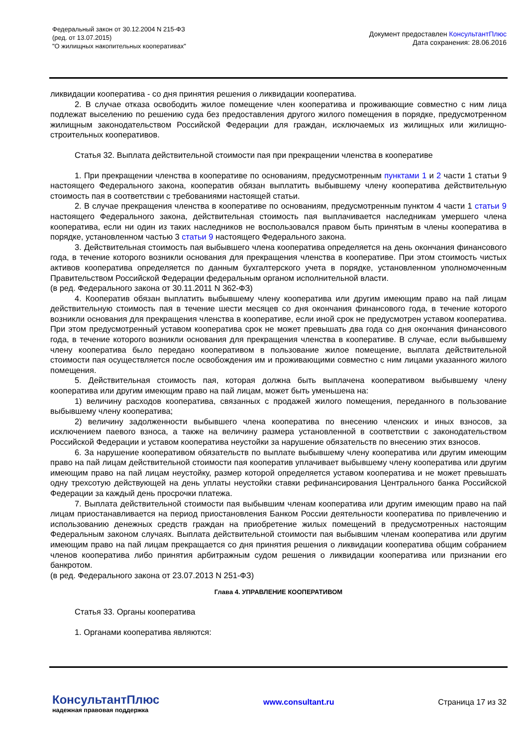Федеральный закон от 30.12.2004 N 215-ФЗ
(ред. от 13.07.2015)
"О жилищных накопительных кооперативах"
Документ предоставлен КонсультантПлюс
Дата сохранения: 28.06.2016
ликвидации кооператива - со дня принятия решения о ликвидации кооператива.
2. В случае отказа освободить жилое помещение член кооператива и проживающие совместно с ним лица подлежат выселению по решению суда без предоставления другого жилого помещения в порядке, предусмотренном жилищным законодательством Российской Федерации для граждан, исключаемых из жилищных или жилищно-строительных кооперативов.
Статья 32. Выплата действительной стоимости пая при прекращении членства в кооперативе
1. При прекращении членства в кооперативе по основаниям, предусмотренным пунктами 1 и 2 части 1 статьи 9 настоящего Федерального закона, кооператив обязан выплатить выбывшему члену кооператива действительную стоимость пая в соответствии с требованиями настоящей статьи.
2. В случае прекращения членства в кооперативе по основаниям, предусмотренным пунктом 4 части 1 статьи 9 настоящего Федерального закона, действительная стоимость пая выплачивается наследникам умершего члена кооператива, если ни один из таких наследников не воспользовался правом быть принятым в члены кооператива в порядке, установленном частью 3 статьи 9 настоящего Федерального закона.
3. Действительная стоимость пая выбывшего члена кооператива определяется на день окончания финансового года, в течение которого возникли основания для прекращения членства в кооперативе. При этом стоимость чистых активов кооператива определяется по данным бухгалтерского учета в порядке, установленном уполномоченным Правительством Российской Федерации федеральным органом исполнительной власти.
(в ред. Федерального закона от 30.11.2011 N 362-ФЗ)
4. Кооператив обязан выплатить выбывшему члену кооператива или другим имеющим право на пай лицам действительную стоимость пая в течение шести месяцев со дня окончания финансового года, в течение которого возникли основания для прекращения членства в кооперативе, если иной срок не предусмотрен уставом кооператива. При этом предусмотренный уставом кооператива срок не может превышать два года со дня окончания финансового года, в течение которого возникли основания для прекращения членства в кооперативе. В случае, если выбывшему члену кооператива было передано кооперативом в пользование жилое помещение, выплата действительной стоимости пая осуществляется после освобождения им и проживающими совместно с ним лицами указанного жилого помещения.
5. Действительная стоимость пая, которая должна быть выплачена кооперативом выбывшему члену кооператива или другим имеющим право на пай лицам, может быть уменьшена на:
1) величину расходов кооператива, связанных с продажей жилого помещения, переданного в пользование выбывшему члену кооператива;
2) величину задолженности выбывшего члена кооператива по внесению членских и иных взносов, за исключением паевого взноса, а также на величину размера установленной в соответствии с законодательством Российской Федерации и уставом кооператива неустойки за нарушение обязательств по внесению этих взносов.
6. За нарушение кооперативом обязательств по выплате выбывшему члену кооператива или другим имеющим право на пай лицам действительной стоимости пая кооператив уплачивает выбывшему члену кооператива или другим имеющим право на пай лицам неустойку, размер которой определяется уставом кооператива и не может превышать одну трехсотую действующей на день уплаты неустойки ставки рефинансирования Центрального банка Российской Федерации за каждый день просрочки платежа.
7. Выплата действительной стоимости пая выбывшим членам кооператива или другим имеющим право на пай лицам приостанавливается на период приостановления Банком России деятельности кооператива по привлечению и использованию денежных средств граждан на приобретение жилых помещений в предусмотренных настоящим Федеральным законом случаях. Выплата действительной стоимости пая выбывшим членам кооператива или другим имеющим право на пай лицам прекращается со дня принятия решения о ликвидации кооператива общим собранием членов кооператива либо принятия арбитражным судом решения о ликвидации кооператива или признании его банкротом.
(в ред. Федерального закона от 23.07.2013 N 251-ФЗ)
Глава 4. УПРАВЛЕНИЕ КООПЕРАТИВОМ
Статья 33. Органы кооператива
1. Органами кооператива являются:
КонсультантПлюс
надежная правовая поддержка
www.consultant.ru Страница 17 из 32